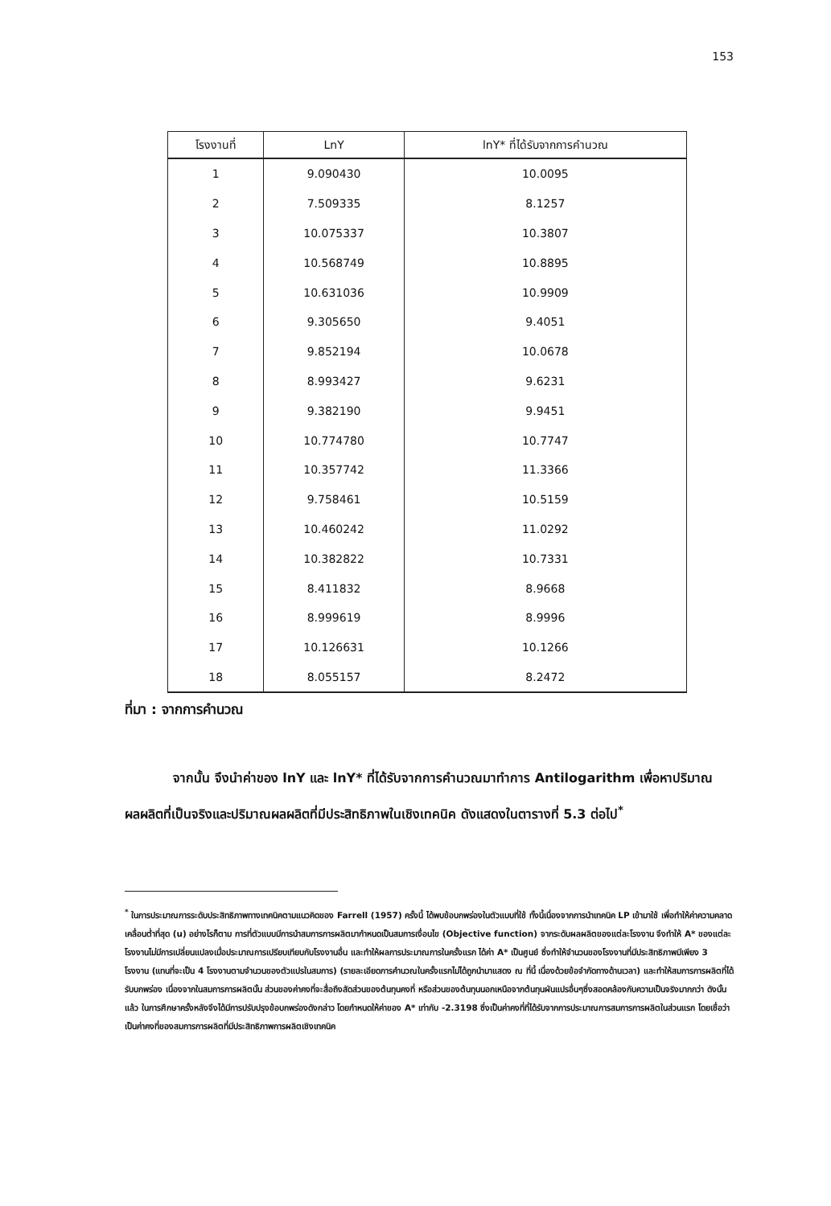153
| โรงงานที่ | LnY | lnY* ที่ได้รับจากการคำนวณ |
| --- | --- | --- |
| 1 | 9.090430 | 10.0095 |
| 2 | 7.509335 | 8.1257 |
| 3 | 10.075337 | 10.3807 |
| 4 | 10.568749 | 10.8895 |
| 5 | 10.631036 | 10.9909 |
| 6 | 9.305650 | 9.4051 |
| 7 | 9.852194 | 10.0678 |
| 8 | 8.993427 | 9.6231 |
| 9 | 9.382190 | 9.9451 |
| 10 | 10.774780 | 10.7747 |
| 11 | 10.357742 | 11.3366 |
| 12 | 9.758461 | 10.5159 |
| 13 | 10.460242 | 11.0292 |
| 14 | 10.382822 | 10.7331 |
| 15 | 8.411832 | 8.9668 |
| 16 | 8.999619 | 8.9996 |
| 17 | 10.126631 | 10.1266 |
| 18 | 8.055157 | 8.2472 |
ที่มา : จากการคำนวณ
จากนั้น จึงนำค่าของ lnY และ lnY* ที่ได้รับจากการคำนวณมาทำการ Antilogarithm เพื่อหาปริมาณผลผลิตที่เป็นจริงและปริมาณผลผลิตที่มีประสิทธิภาพในเชิงเทคนิค ดังแสดงในตารางที่ 5.3 ต่อไป<sup>*</sup>
<sup>*</sup> ในการประมาณการระดับประสิทธิภาพทางเทคนิคตามแนวคิดของ Farrell (1957) ครั้งนี้ ได้พบข้อบกพร่องในตัวแบบที่ใช้ ทั้งนี้เนื่องจากการนำเทคนิค LP เข้ามาใช้ เพื่อทำให้ค่าความคลาดเคลื่อนต่ำที่สุด (u) อย่างไรก็ตาม การที่ตัวแบบมีการนำสมการการผลิตมากำหนดเป็นสมการเงื่อนไข (Objective function) จากระดับผลผลิตของแต่ละโรงงาน จึงทำให้ A* ของแต่ละโรงงานไม่มีการเปลี่ยนแปลงเมื่อประมาณการเปรียบเทียบกับโรงงานอื่น และทำให้ผลการประมาณการในครั้งแรก ได้ค่า A* เป็นศูนย์ ซึ่งทำให้จำนวนของโรงงานที่มีประสิทธิภาพมีเพียง 3 โรงงาน (แทนที่จะเป็น 4 โรงงานตามจำนวนของตัวแปรในสมการ) (รายละเอียดการคำนวณในครั้งแรกไม่ได้ถูกนำมาแสดง ณ ที่นี้ เนื่องด้วยข้อจำกัดทางด้านเวลา) และทำให้สมการการผลิตที่ได้รับบกพร่อง เนื่องจากในสมการการผลิตนั้น ส่วนของค่าคงที่จะสื่อถึงสัดส่วนของต้นทุนคงที่ หรือส่วนของต้นทุนนอกเหนือจากต้นทุนผันแปรอื่นๆซึ่งสอดคล้องกับความเป็นจริงมากกว่า ดังนั้นแล้ว ในการศึกษาครั้งหลังจึงได้มีการปรับปรุงข้อบกพร่องดังกล่าว โดยกำหนดให้ค่าของ A* เท่ากับ -2.3198 ซึ่งเป็นค่าคงที่ที่ได้รับจากการประมาณการสมการการผลิตในส่วนแรก โดยเชื่อว่าเป็นค่าคงที่ของสมการการผลิตที่มีประสิทธิภาพการผลิตเชิงเทคนิค